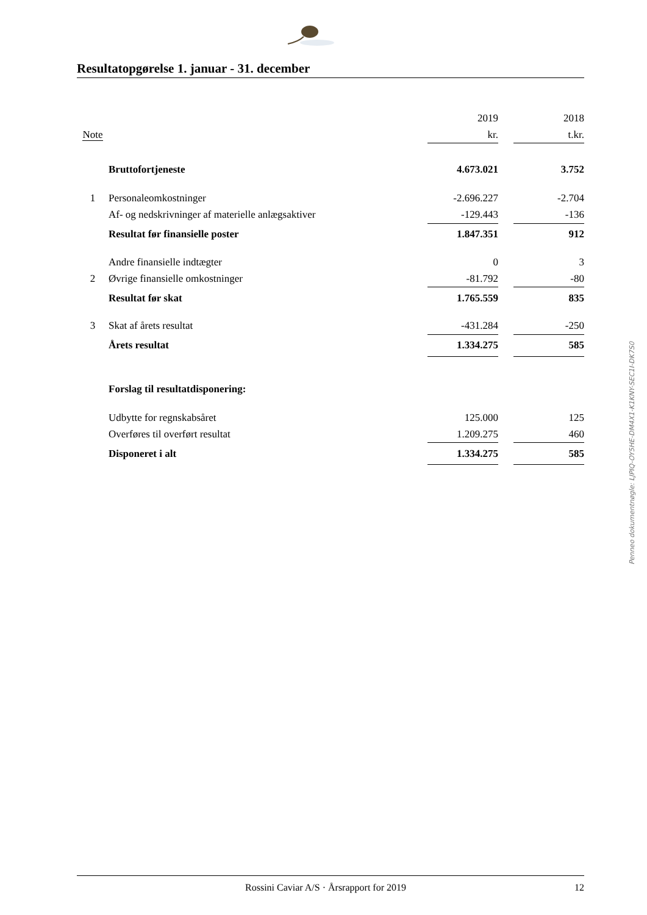Resultatopgørelse 1. januar - 31. december
| | | 2019 | | 2018 |
| Note | | kr. | | t.kr. |
| | Bruttofortjeneste | 4.673.021 | | 3.752 |
| 1 | Personaleomkostninger | -2.696.227 | | -2.704 |
| | Af- og nedskrivninger af materielle anlægsaktiver | -129.443 | | -136 |
| | Resultat før finansielle poster | 1.847.351 | | 912 |
| | Andre finansielle indtægter | 0 | | 3 |
| 2 | Øvrige finansielle omkostninger | -81.792 | | -80 |
| | Resultat før skat | 1.765.559 | | 835 |
| 3 | Skat af årets resultat | -431.284 | | -250 |
| | Årets resultat | 1.334.275 | | 585 |
| | Forslag til resultatdisponering: | | | |
| | Udbytte for regnskabsåret | 125.000 | | 125 |
| | Overføres til overført resultat | 1.209.275 | | 460 |
| | Disponeret i alt | 1.334.275 | | 585 |
Penneo dokumentnøgle: LJPIQ-OY5HE-DM4X1-K1KNY-SEC1I-DK7S0
Rossini Caviar A/S · Årsrapport for 2019 12